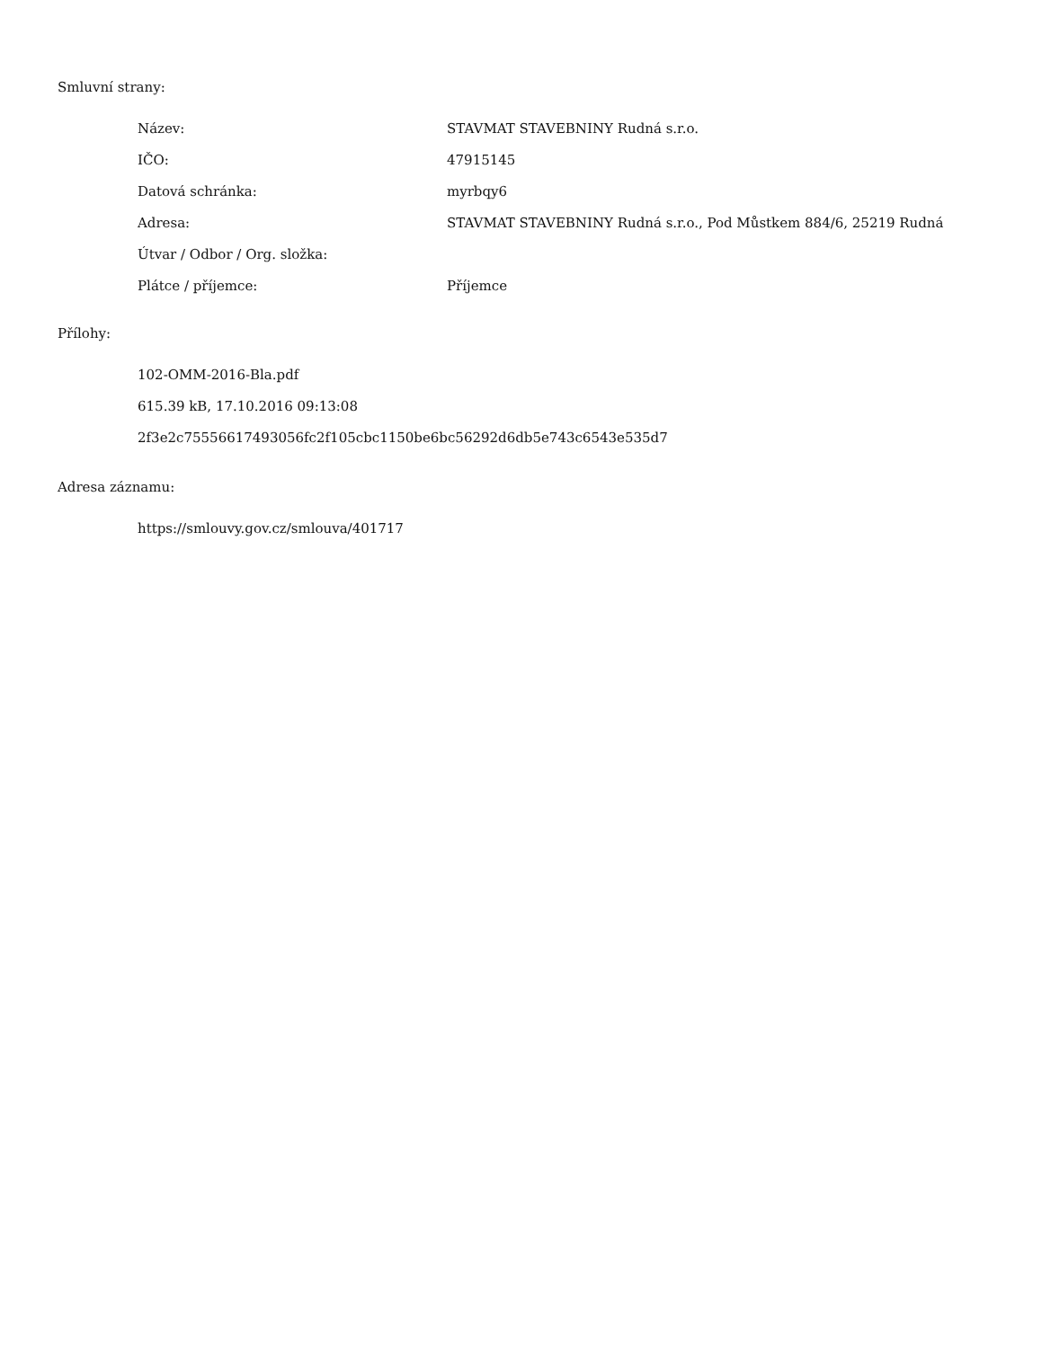Smluvní strany:
| Název: | STAVMAT STAVEBNINY Rudná s.r.o. |
| IČO: | 47915145 |
| Datová schránka: | myrbqy6 |
| Adresa: | STAVMAT STAVEBNINY Rudná s.r.o., Pod Můstkem 884/6, 25219 Rudná |
| Útvar / Odbor / Org. složka: | |
| Plátce / příjemce: | Příjemce |
Přílohy:
102-OMM-2016-Bla.pdf
615.39 kB, 17.10.2016 09:13:08
2f3e2c75556617493056fc2f105cbc1150be6bc56292d6db5e743c6543e535d7
Adresa záznamu:
https://smlouvy.gov.cz/smlouva/401717